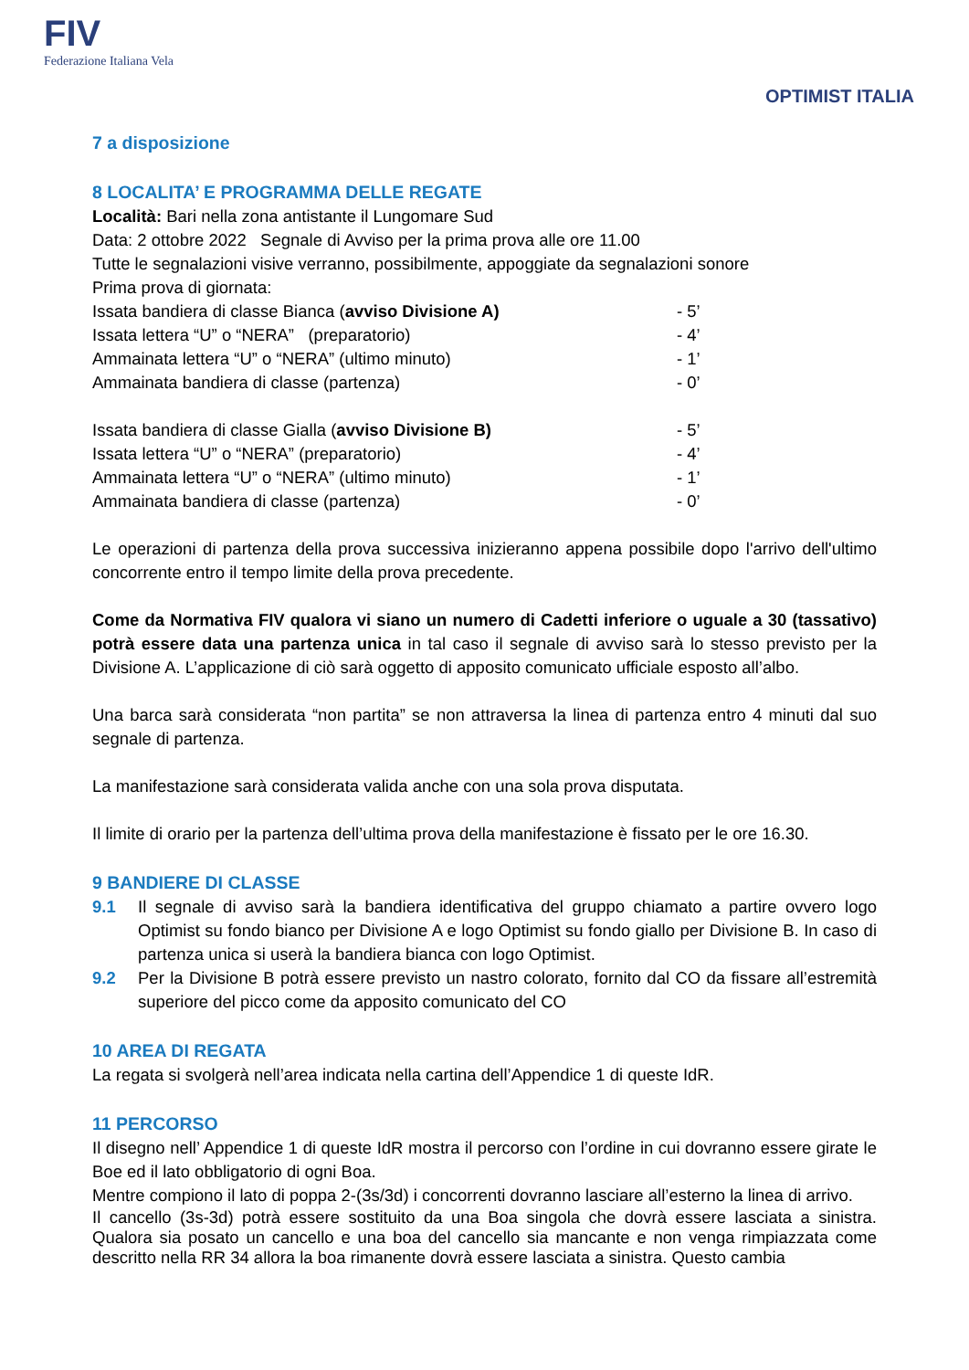FIV
Federazione Italiana Vela
OPTIMIST ITALIA
7 a disposizione
8 LOCALITA’ E PROGRAMMA DELLE REGATE
Località: Bari nella zona antistante il Lungomare Sud
Data: 2 ottobre 2022 Segnale di Avviso per la prima prova alle ore 11.00
Tutte le segnalazioni visive verranno, possibilmente, appoggiate da segnalazioni sonore
Prima prova di giornata:
Issata bandiera di classe Bianca (avviso Divisione A) - 5’
Issata lettera “U” o “NERA” (preparatorio) - 4’
Ammainata lettera “U” o “NERA” (ultimo minuto) - 1’
Ammainata bandiera di classe (partenza) - 0’
Issata bandiera di classe Gialla (avviso Divisione B) - 5’
Issata lettera “U” o “NERA” (preparatorio) - 4’
Ammainata lettera “U” o “NERA” (ultimo minuto) - 1’
Ammainata bandiera di classe (partenza) - 0’
Le operazioni di partenza della prova successiva inizieranno appena possibile dopo l'arrivo dell'ultimo concorrente entro il tempo limite della prova precedente.
Come da Normativa FIV qualora vi siano un numero di Cadetti inferiore o uguale a 30 (tassativo) potrà essere data una partenza unica in tal caso il segnale di avviso sarà lo stesso previsto per la Divisione A. L’applicazione di ciò sarà oggetto di apposito comunicato ufficiale esposto all’albo.
Una barca sarà considerata “non partita” se non attraversa la linea di partenza entro 4 minuti dal suo segnale di partenza.
La manifestazione sarà considerata valida anche con una sola prova disputata.
Il limite di orario per la partenza dell’ultima prova della manifestazione è fissato per le ore 16.30.
9 BANDIERE DI CLASSE
9.1 Il segnale di avviso sarà la bandiera identificativa del gruppo chiamato a partire ovvero logo Optimist su fondo bianco per Divisione A e logo Optimist su fondo giallo per Divisione B. In caso di partenza unica si userà la bandiera bianca con logo Optimist.
9.2 Per la Divisione B potrà essere previsto un nastro colorato, fornito dal CO da fissare all’estremità superiore del picco come da apposito comunicato del CO
10 AREA DI REGATA
La regata si svolgerà nell’area indicata nella cartina dell’Appendice 1 di queste IdR.
11 PERCORSO
Il disegno nell’ Appendice 1 di queste IdR mostra il percorso con l’ordine in cui dovranno essere girate le Boe ed il lato obbligatorio di ogni Boa.
Mentre compiono il lato di poppa 2-(3s/3d) i concorrenti dovranno lasciare all’esterno la linea di arrivo.
Il cancello (3s-3d) potrà essere sostituito da una Boa singola che dovrà essere lasciata a sinistra. Qualora sia posato un cancello e una boa del cancello sia mancante e non venga rimpiazzata come descritto nella RR 34 allora la boa rimanente dovrà essere lasciata a sinistra. Questo cambia